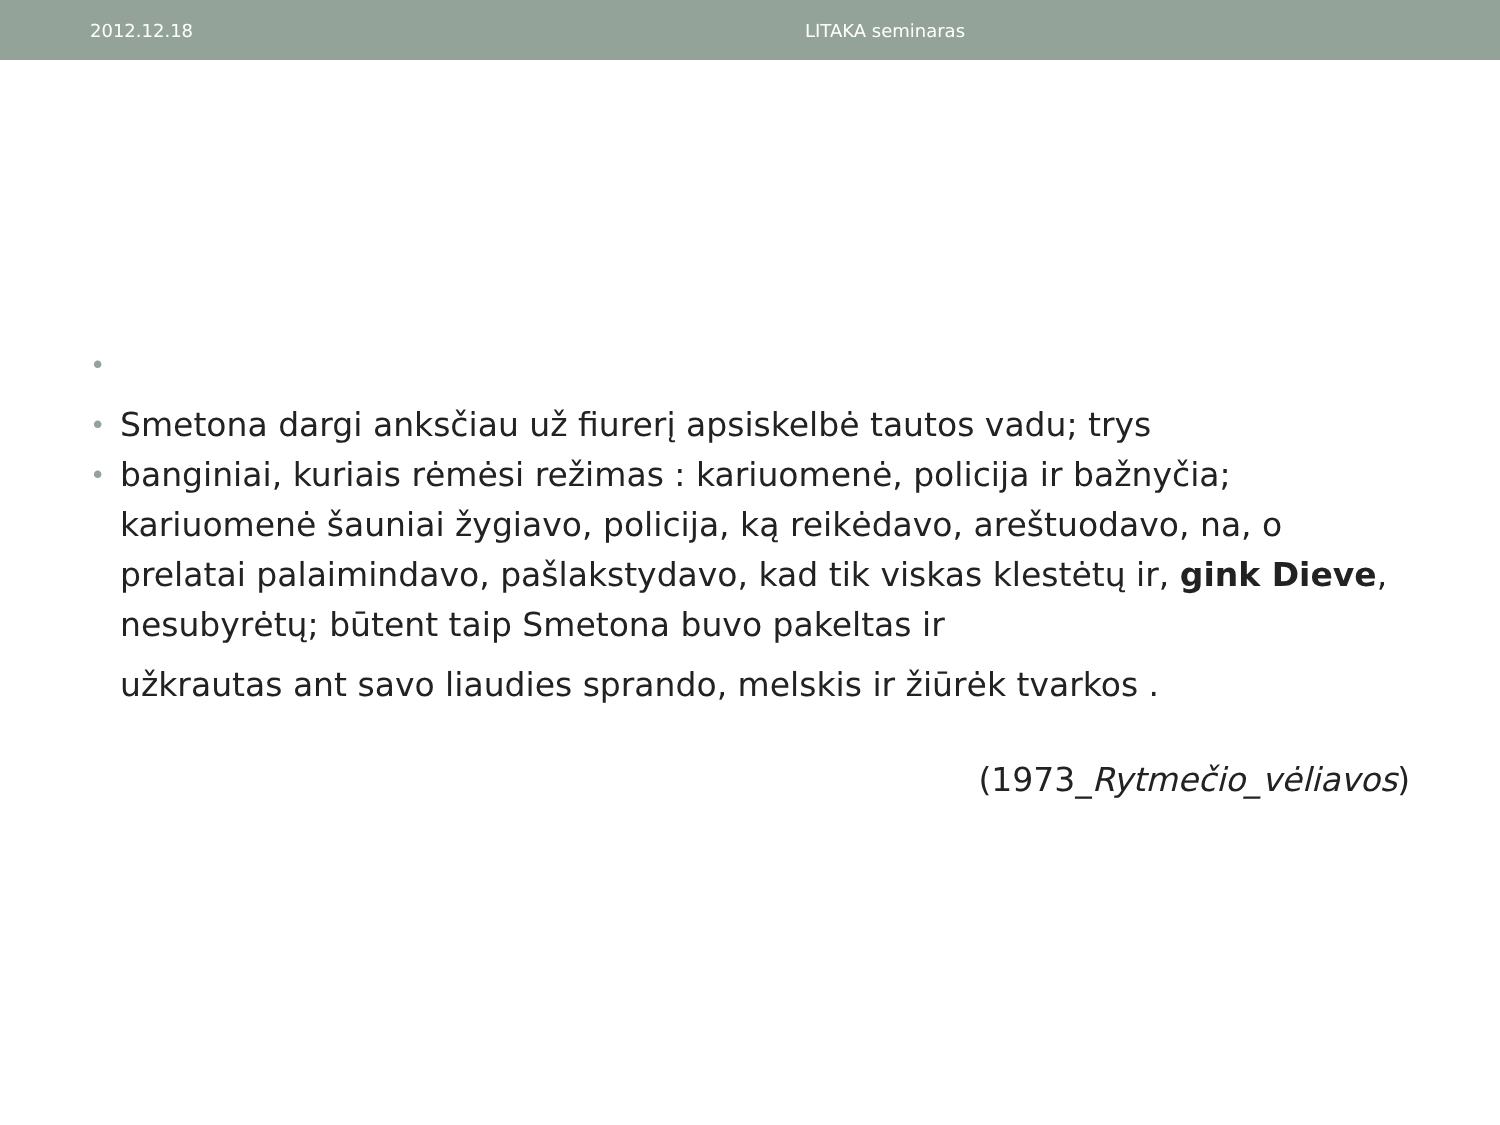2012.12.18 LITAKA seminaras
• • Smetona dargi anksčiau už fiurerį apsiskelbė tautos vadu; trys
• banginiai, kuriais rėmėsi režimas : kariuomenė, policija ir bažnyčia; kariuomenė šauniai žygiavo, policija, ką reikėdavo, areštuodavo, na, o prelatai palaimindavo, pašlakstydavo, kad tik viskas klestėtų ir, gink Dieve, nesubyrėtų; būtent taip Smetona buvo pakeltas ir
užkrautas ant savo liaudies sprando, melskis ir žiūrėk tvarkos .
(1973_Rytmečio_vėliavos)